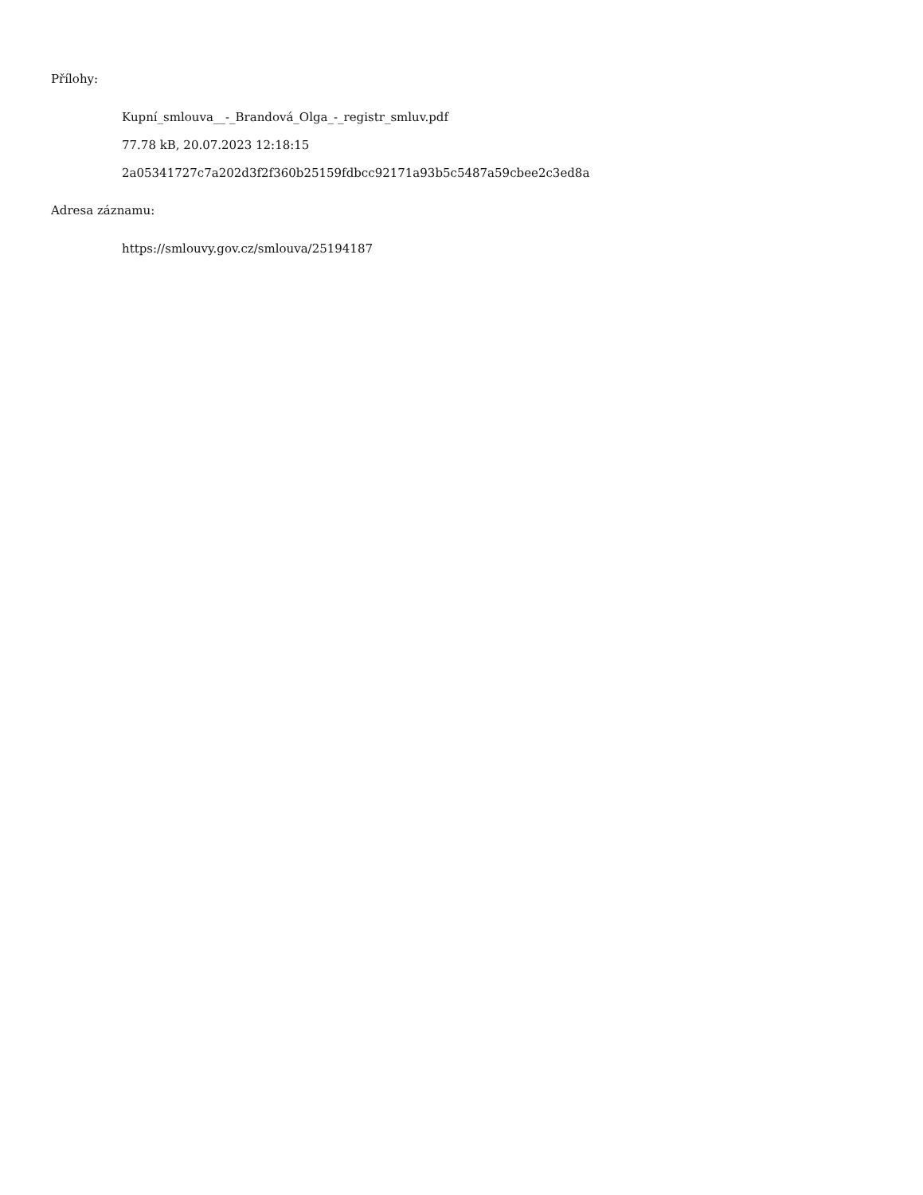Přílohy:
Kupní_smlouva__-_Brandová_Olga_-_registr_smluv.pdf
77.78 kB, 20.07.2023 12:18:15
2a05341727c7a202d3f2f360b25159fdbcc92171a93b5c5487a59cbee2c3ed8a
Adresa záznamu:
https://smlouvy.gov.cz/smlouva/25194187